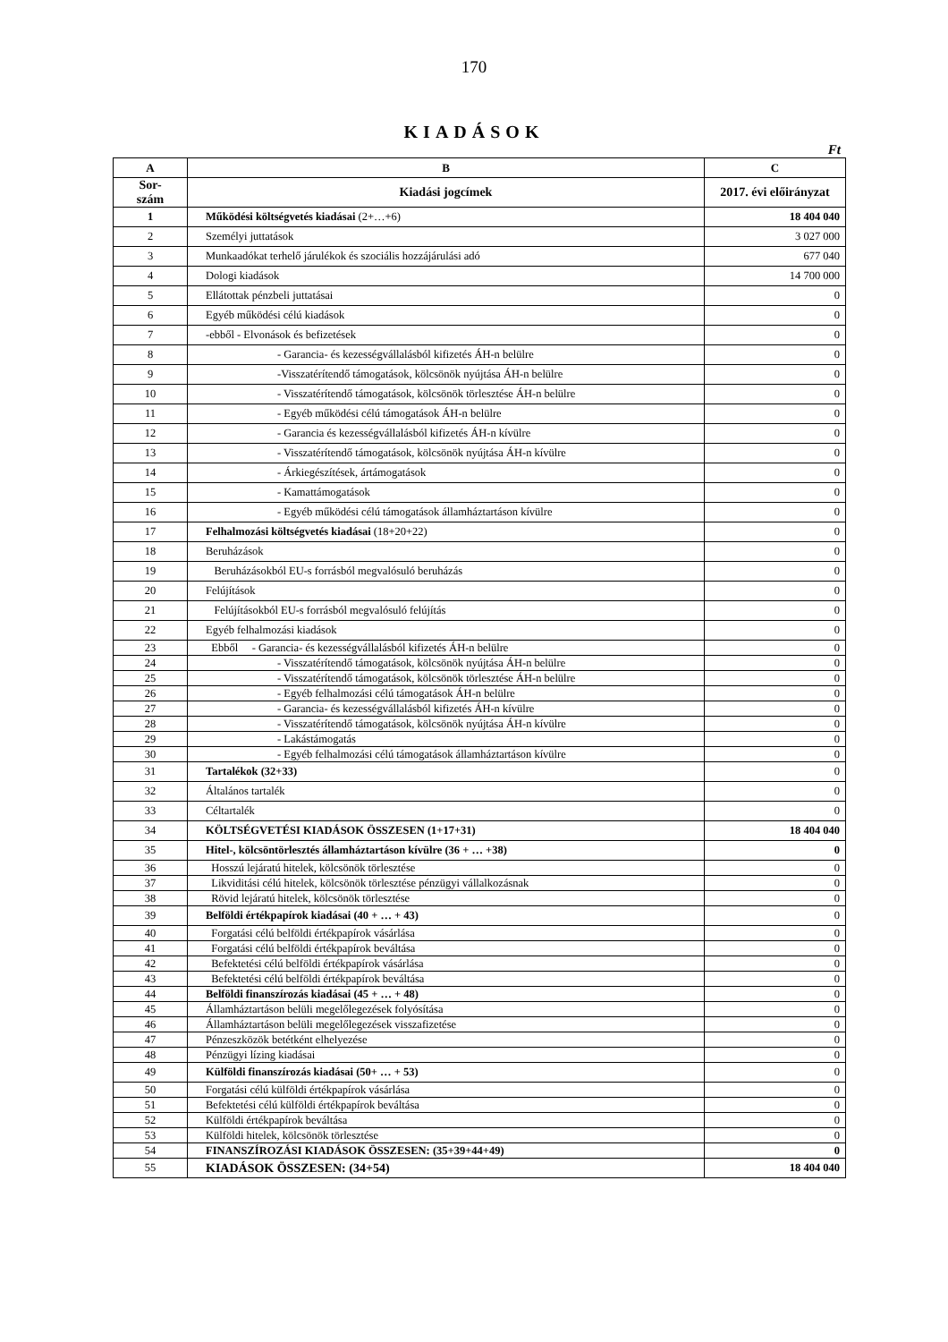170
KIADÁSOK
Ft
| A | B | C |
| --- | --- | --- |
| Sor- szám | Kiadási jogcímek | 2017. évi előirányzat |
| 1 | Működési költségvetés kiadásai (2+…+6) | 18 404 040 |
| 2 | Személyi juttatások | 3 027 000 |
| 3 | Munkaadókat terhelő járulékok és szociális hozzájárulási adó | 677 040 |
| 4 | Dologi kiadások | 14 700 000 |
| 5 | Ellátottak pénzbeli juttatásai | 0 |
| 6 | Egyéb működési célú kiadások | 0 |
| 7 | -ebből - Elvonások és befizetések | 0 |
| 8 | - Garancia- és kezességvállalásból kifizetés ÁH-n belülre | 0 |
| 9 | -Visszatérítendő támogatások, kölcsönök nyújtása ÁH-n belülre | 0 |
| 10 | - Visszatérítendő támogatások, kölcsönök törlesztése ÁH-n belülre | 0 |
| 11 | - Egyéb működési célú támogatások ÁH-n belülre | 0 |
| 12 | - Garancia és kezességvállalásból kifizetés ÁH-n kívülre | 0 |
| 13 | - Visszatérítendő támogatások, kölcsönök nyújtása ÁH-n kívülre | 0 |
| 14 | - Árkiegészítések, ártámogatások | 0 |
| 15 | - Kamattámogatások | 0 |
| 16 | - Egyéb működési célú támogatások államháztartáson kívülre | 0 |
| 17 | Felhalmozási költségvetés kiadásai (18+20+22) | 0 |
| 18 | Beruházások | 0 |
| 19 | Beruházásokból EU-s forrásból megvalósuló beruházás | 0 |
| 20 | Felújítások | 0 |
| 21 | Felújításokból EU-s forrásból megvalósuló felújítás | 0 |
| 22 | Egyéb felhalmozási kiadások | 0 |
| 23 | Ebből - Garancia- és kezességvállalásból kifizetés ÁH-n belülre | 0 |
| 24 | - Visszatérítendő támogatások, kölcsönök nyújtása ÁH-n belülre | 0 |
| 25 | - Visszatérítendő támogatások, kölcsönök törlesztése ÁH-n belülre | 0 |
| 26 | - Egyéb felhalmozási célú támogatások ÁH-n belülre | 0 |
| 27 | - Garancia- és kezességvállalásból kifizetés ÁH-n kívülre | 0 |
| 28 | - Visszatérítendő támogatások, kölcsönök nyújtása ÁH-n kívülre | 0 |
| 29 | - Lakástámogatás | 0 |
| 30 | - Egyéb felhalmozási célú támogatások államháztartáson kívülre | 0 |
| 31 | Tartalékok (32+33) | 0 |
| 32 | Általános tartalék | 0 |
| 33 | Céltartalék | 0 |
| 34 | KÖLTSÉGVETÉSI KIADÁSOK ÖSSZESEN (1+17+31) | 18 404 040 |
| 35 | Hitel-, kölcsöntörlesztés államháztartáson kívülre (36 + … +38) | 0 |
| 36 | Hosszú lejáratú hitelek, kölcsönök törlesztése | 0 |
| 37 | Likviditási célú hitelek, kölcsönök törlesztése pénzügyi vállalkozásnak | 0 |
| 38 | Rövid lejáratú hitelek, kölcsönök törlesztése | 0 |
| 39 | Belföldi értékpapírok kiadásai (40 + … + 43) | 0 |
| 40 | Forgatási célú belföldi értékpapírok vásárlása | 0 |
| 41 | Forgatási célú belföldi értékpapírok beváltása | 0 |
| 42 | Befektetési célú belföldi értékpapírok vásárlása | 0 |
| 43 | Befektetési célú belföldi értékpapírok beváltása | 0 |
| 44 | Belföldi finanszírozás kiadásai (45 + … + 48) | 0 |
| 45 | Államháztartáson belüli megelőlegezések folyósítása | 0 |
| 46 | Államháztartáson belüli megelőlegezések visszafizetése | 0 |
| 47 | Pénzeszközök betétként elhelyezése | 0 |
| 48 | Pénzügyi lízing kiadásai | 0 |
| 49 | Külföldi finanszírozás kiadásai (50+ … + 53) | 0 |
| 50 | Forgatási célú külföldi értékpapírok vásárlása | 0 |
| 51 | Befektetési célú külföldi értékpapírok beváltása | 0 |
| 52 | Külföldi értékpapírok beváltása | 0 |
| 53 | Külföldi hitelek, kölcsönök törlesztése | 0 |
| 54 | FINANSZÍROZÁSI KIADÁSOK ÖSSZESEN: (35+39+44+49) | 0 |
| 55 | KIADÁSOK ÖSSZESEN: (34+54) | 18 404 040 |